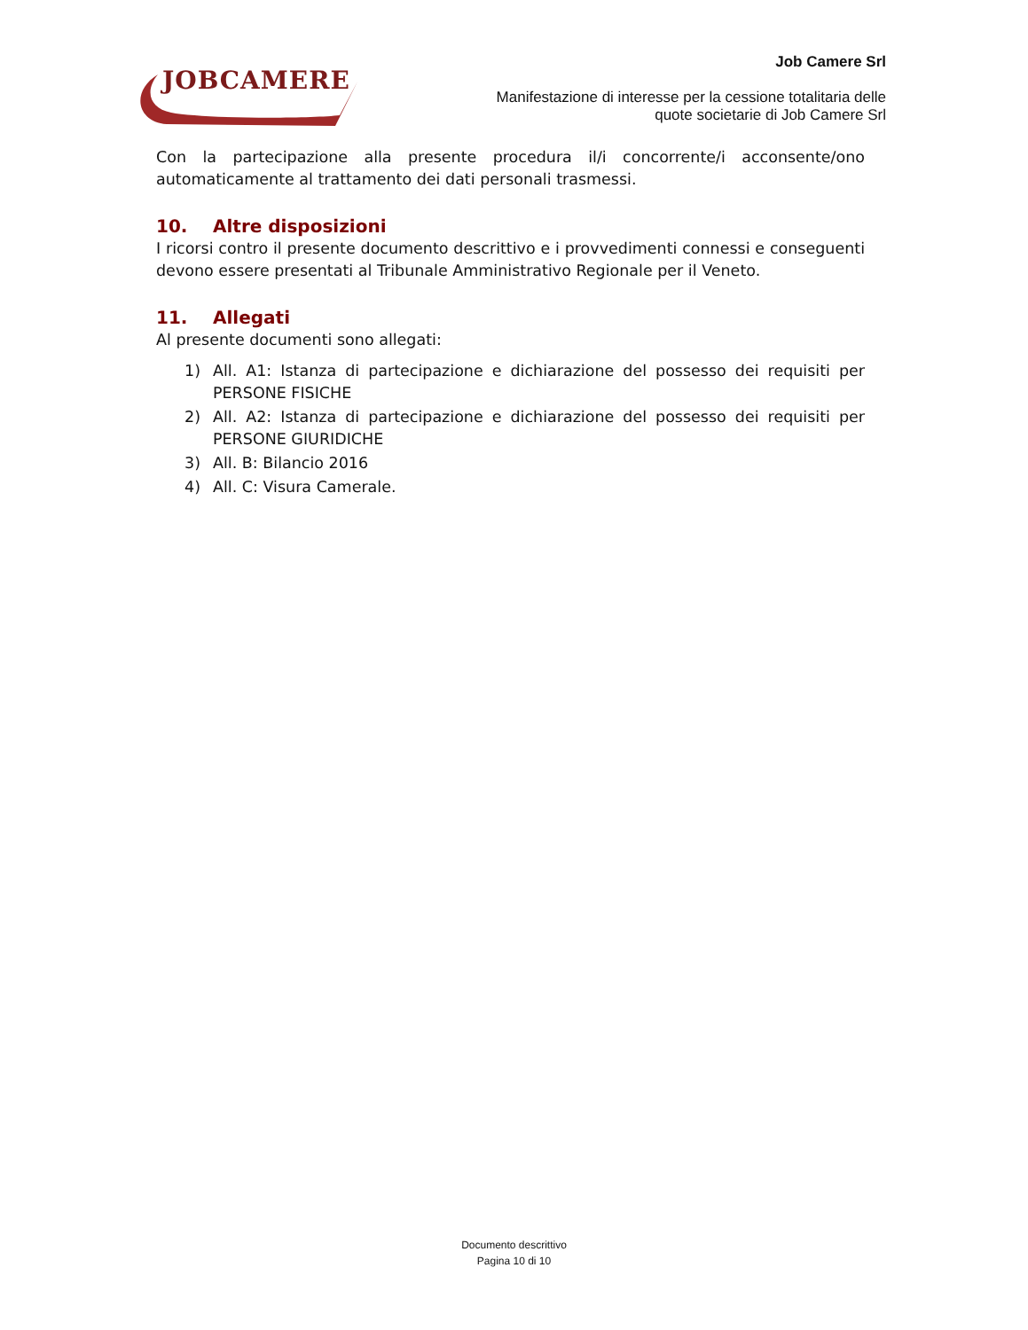JOBCAMERE
Job Camere Srl
Manifestazione di interesse per la cessione totalitaria delle
quote societarie di Job Camere Srl
Con la partecipazione alla presente procedura il/i concorrente/i acconsente/ono automaticamente al trattamento dei dati personali trasmessi.
10. Altre disposizioni
I ricorsi contro il presente documento descrittivo e i provvedimenti connessi e conseguenti devono essere presentati al Tribunale Amministrativo Regionale per il Veneto.
11. Allegati
Al presente documenti sono allegati:
1) All. A1: Istanza di partecipazione e dichiarazione del possesso dei requisiti per PERSONE FISICHE
2) All. A2: Istanza di partecipazione e dichiarazione del possesso dei requisiti per PERSONE GIURIDICHE
3) All. B: Bilancio 2016
4) All. C: Visura Camerale.
Documento descrittivo
Pagina 10 di 10